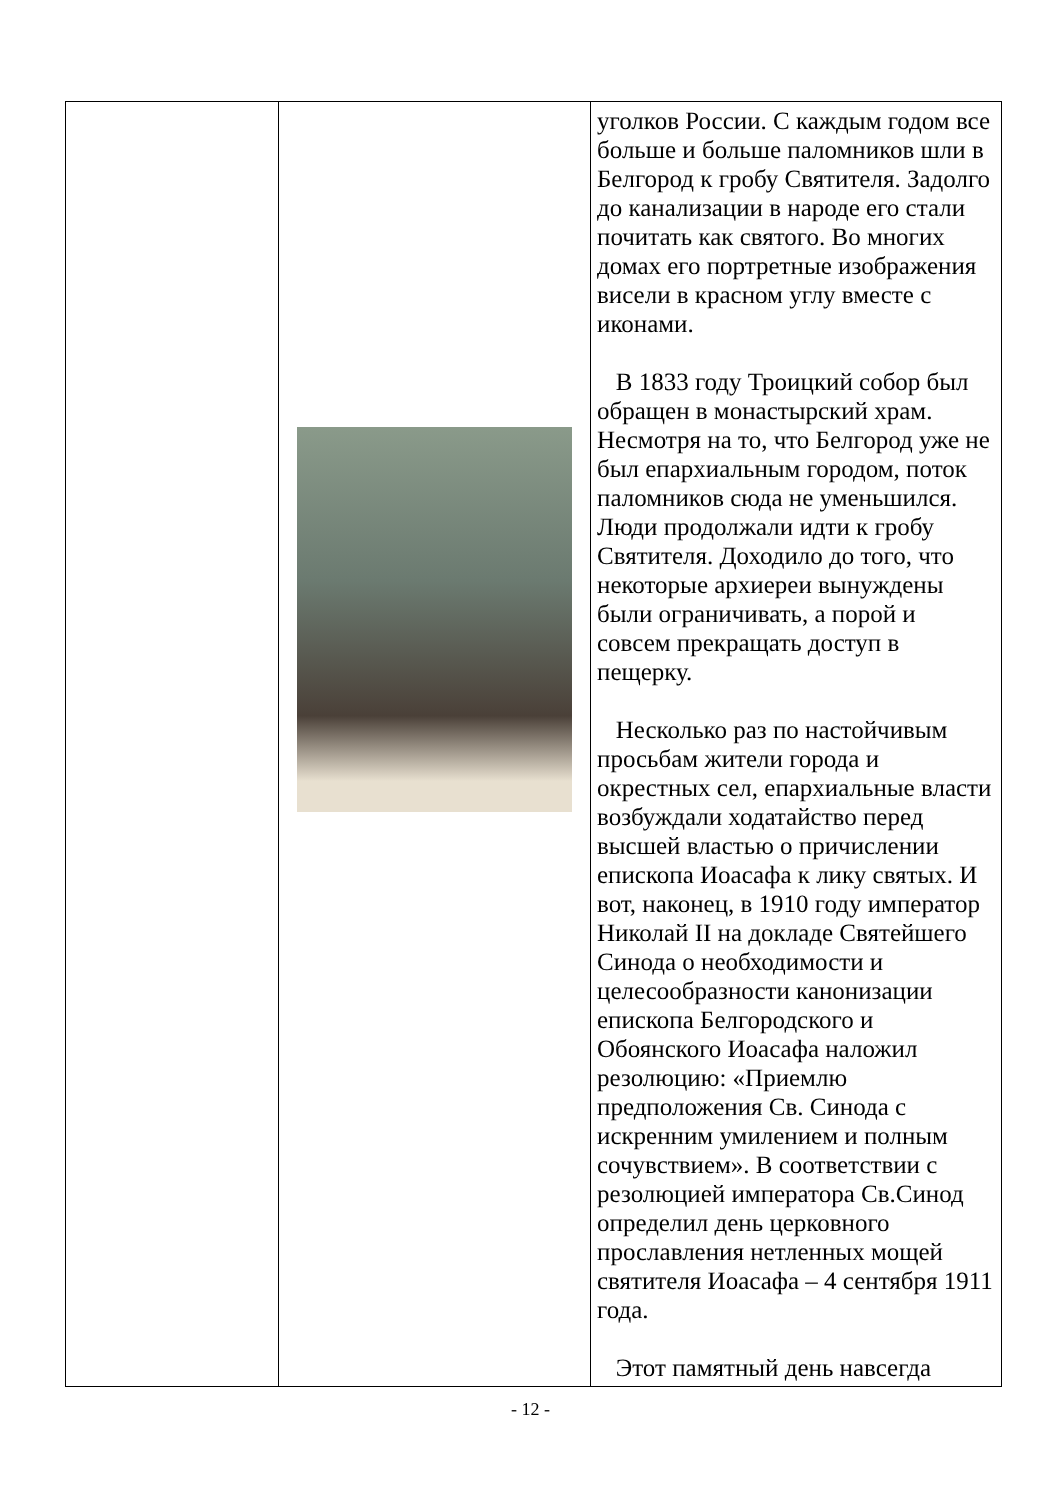| | | уголков России. С каждым годом все больше и больше паломников шли в Белгород к гробу Святителя. Задолго до канализации в народе его стали почитать как святого. Во многих домах его портретные изображения висели в красном углу вместе с иконами. В 1833 году Троицкий собор был обращен в монастырский храм. Несмотря на то, что Белгород уже не был епархиальным городом, поток паломников сюда не уменьшился. Люди продолжали идти к гробу Святителя. Доходило до того, что некоторые архиереи вынуждены были ограничивать, а порой и совсем прекращать доступ в пещерку. Несколько раз по настойчивым просьбам жители города и окрестных сел, епархиальные власти возбуждали ходатайство перед высшей властью о причислении епископа Иоасафа к лику святых. И вот, наконец, в 1910 году император Николай II на докладе Святейшего Синода о необходимости и целесообразности канонизации епископа Белгородского и Обоянского Иоасафа наложил резолюцию: «Приемлю предположения Св. Синода с искренним умилением и полным сочувствием». В соответствии с резолюцией императора Св.Синод определил день церковного прославления нетленных мощей святителя Иоасафа – 4 сентября 1911 года. Этот памятный день навсегда |
- 12 -